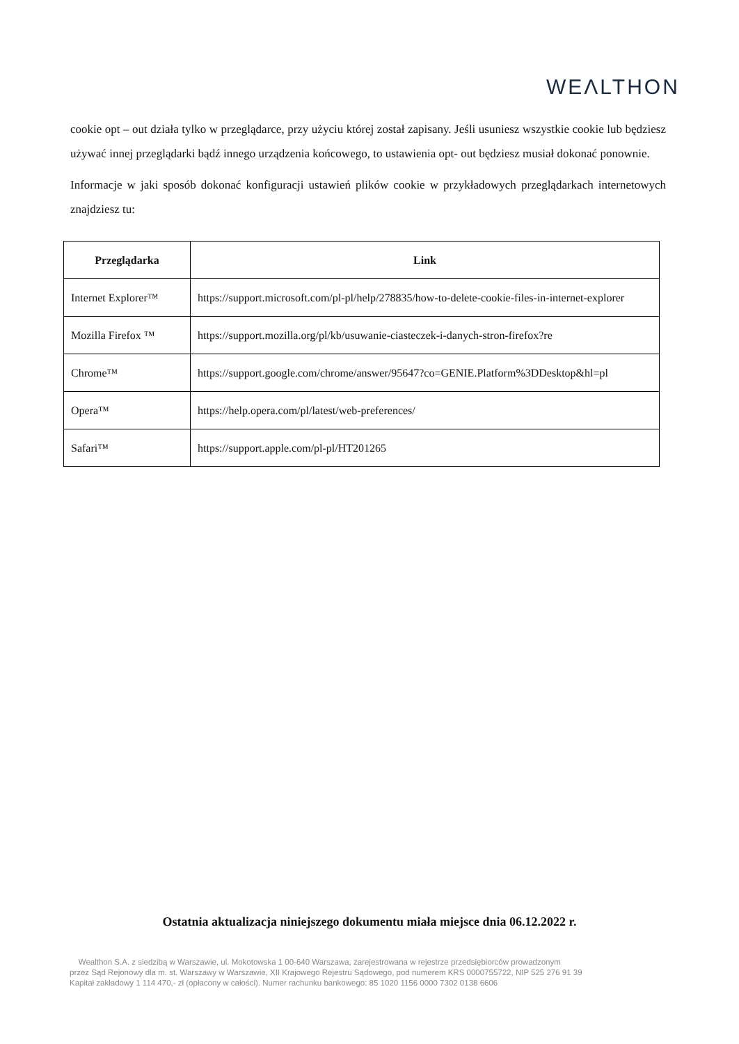WEΛLTHON
cookie opt – out działa tylko w przeglądarce, przy użyciu której został zapisany. Jeśli usuniesz wszystkie cookie lub będziesz używać innej przeglądarki bądź innego urządzenia końcowego, to ustawienia opt- out będziesz musiał dokonać ponownie.
Informacje w jaki sposób dokonać konfiguracji ustawień plików cookie w przykładowych przeglądarkach internetowych znajdziesz tu:
| Przeglądarka | Link |
| --- | --- |
| Internet Explorer™ | https://support.microsoft.com/pl-pl/help/278835/how-to-delete-cookie-files-in-internet-explorer |
| Mozilla Firefox ™ | https://support.mozilla.org/pl/kb/usuwanie-ciasteczek-i-danych-stron-firefox?re |
| Chrome™ | https://support.google.com/chrome/answer/95647?co=GENIE.Platform%3DDesktop&hl=pl |
| Opera™ | https://help.opera.com/pl/latest/web-preferences/ |
| Safari™ | https://support.apple.com/pl-pl/HT201265 |
Ostatnia aktualizacja niniejszego dokumentu miała miejsce dnia 06.12.2022 r.
Wealthon S.A. z siedzibą w Warszawie, ul. Mokotowska 1 00-640 Warszawa, zarejestrowana w rejestrze przedsiębiorców prowadzonym
przez Sąd Rejonowy dla m. st. Warszawy w Warszawie, XII Krajowego Rejestru Sądowego, pod numerem KRS 0000755722, NIP 525 276 91 39
Kapitał zakładowy 1 114 470,- zł (opłacony w całości). Numer rachunku bankowego: 85 1020 1156 0000 7302 0138 6606